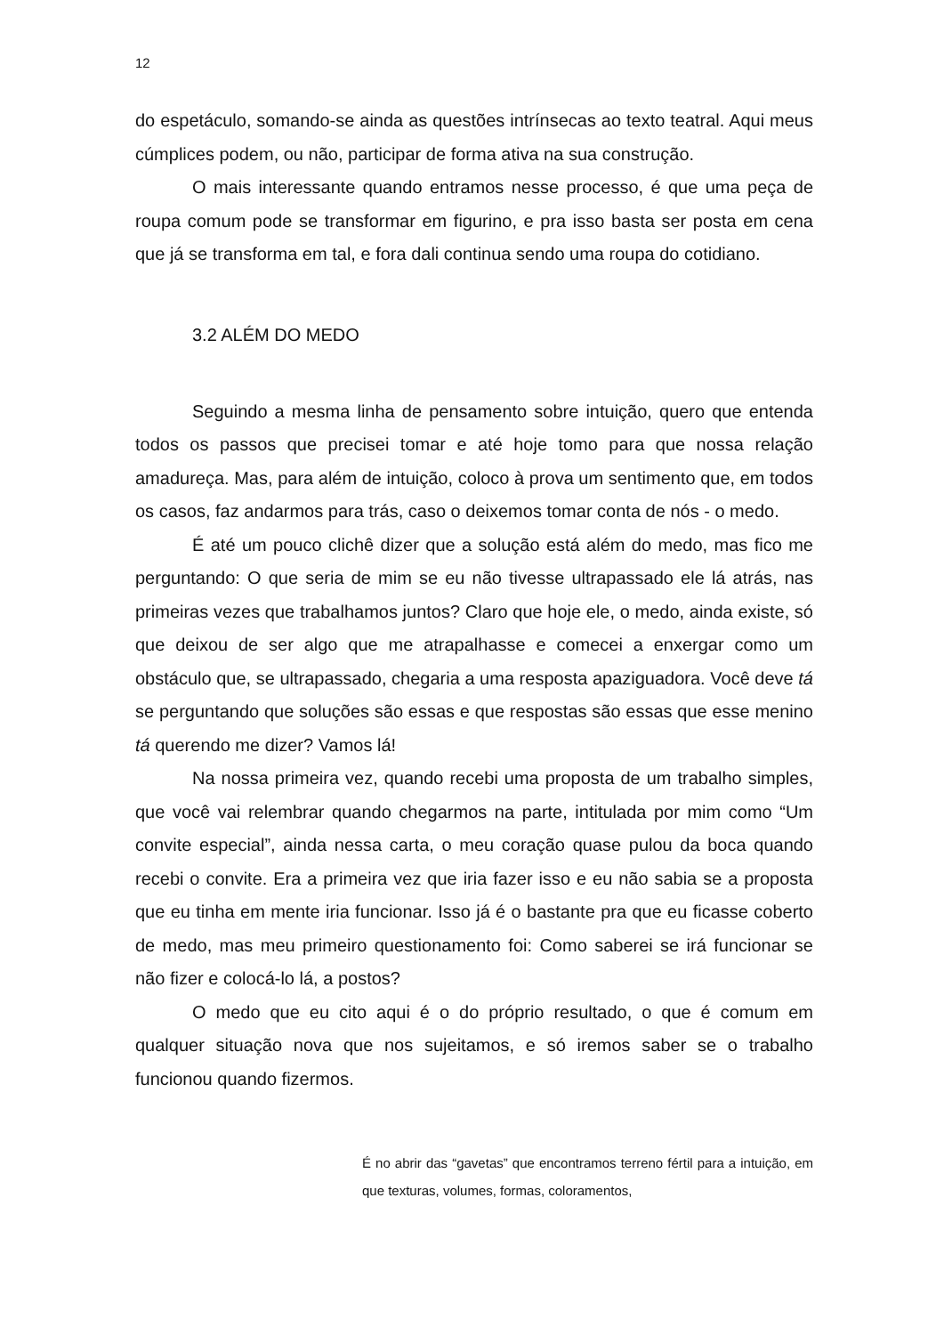12
do espetáculo, somando-se ainda as questões intrínsecas ao texto teatral. Aqui meus cúmplices podem, ou não, participar de forma ativa na sua construção.
O mais interessante quando entramos nesse processo, é que uma peça de roupa comum pode se transformar em figurino, e pra isso basta ser posta em cena que já se transforma em tal, e fora dali continua sendo uma roupa do cotidiano.
3.2 ALÉM DO MEDO
Seguindo a mesma linha de pensamento sobre intuição, quero que entenda todos os passos que precisei tomar e até hoje tomo para que nossa relação amadureça. Mas, para além de intuição, coloco à prova um sentimento que, em todos os casos, faz andarmos para trás, caso o deixemos tomar conta de nós - o medo.
É até um pouco clichê dizer que a solução está além do medo, mas fico me perguntando: O que seria de mim se eu não tivesse ultrapassado ele lá atrás, nas primeiras vezes que trabalhamos juntos? Claro que hoje ele, o medo, ainda existe, só que deixou de ser algo que me atrapalhasse e comecei a enxergar como um obstáculo que, se ultrapassado, chegaria a uma resposta apaziguadora. Você deve tá se perguntando que soluções são essas e que respostas são essas que esse menino tá querendo me dizer? Vamos lá!
Na nossa primeira vez, quando recebi uma proposta de um trabalho simples, que você vai relembrar quando chegarmos na parte, intitulada por mim como “Um convite especial”, ainda nessa carta, o meu coração quase pulou da boca quando recebi o convite. Era a primeira vez que iria fazer isso e eu não sabia se a proposta que eu tinha em mente iria funcionar. Isso já é o bastante pra que eu ficasse coberto de medo, mas meu primeiro questionamento foi: Como saberei se irá funcionar se não fizer e colocá-lo lá, a postos?
O medo que eu cito aqui é o do próprio resultado, o que é comum em qualquer situação nova que nos sujeitamos, e só iremos saber se o trabalho funcionou quando fizermos.
É no abrir das “gavetas” que encontramos terreno fértil para a intuição, em que texturas, volumes, formas, coloramentos,